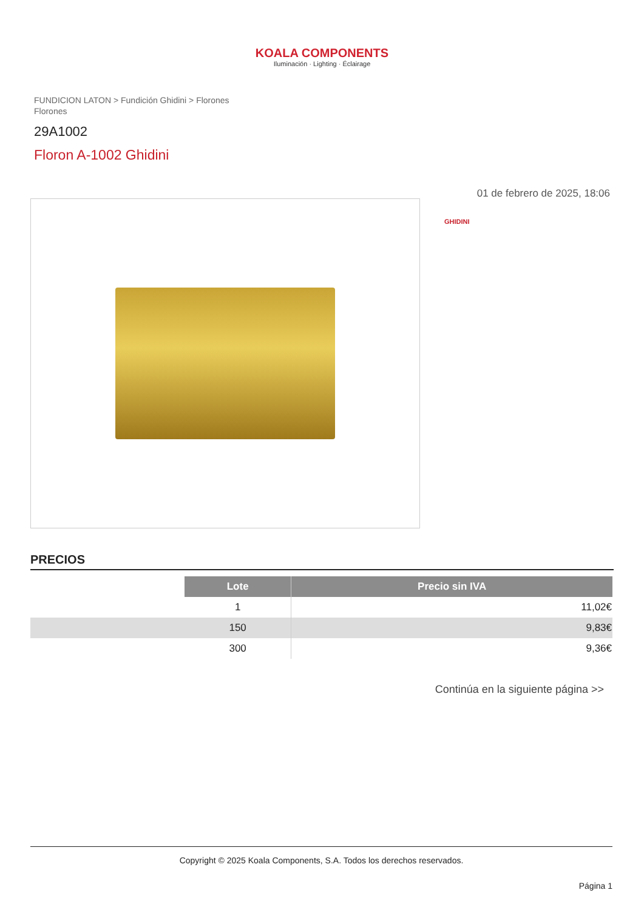KOALA COMPONENTS
Iluminación · Lighting · Éclairage
FUNDICION LATON > Fundición Ghidini > Florones
Florones
29A1002
Floron A-1002 Ghidini
01 de febrero de 2025, 18:06
GHIDINI
PRECIOS
| | Lote | Precio sin IVA |
| | 1 | 11,02€ |
| | 150 | 9,83€ |
| | 300 | 9,36€ |
Continúa en la siguiente página >>
Copyright © 2025 Koala Components, S.A. Todos los derechos reservados.
Página 1